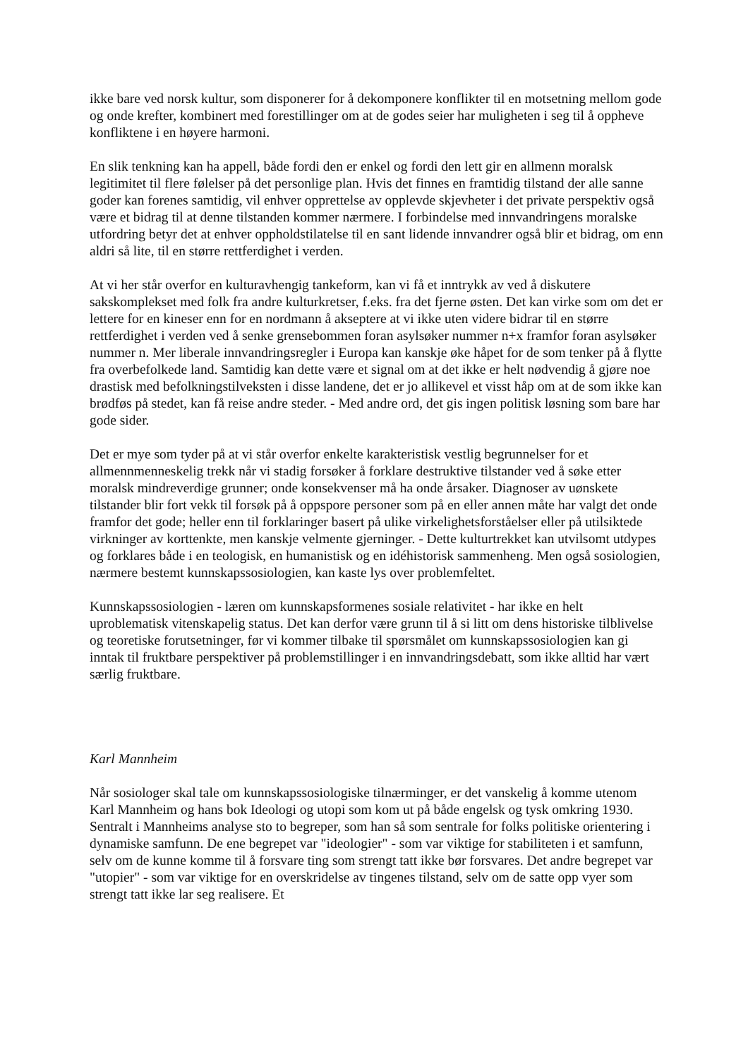ikke bare ved norsk kultur, som disponerer for å dekomponere konflikter til en motsetning mellom gode og onde krefter, kombinert med forestillinger om at de godes seier har muligheten i seg til å oppheve konfliktene i en høyere harmoni.
En slik tenkning kan ha appell, både fordi den er enkel og fordi den lett gir en allmenn moralsk legitimitet til flere følelser på det personlige plan. Hvis det finnes en framtidig tilstand der alle sanne goder kan forenes samtidig, vil enhver opprettelse av opplevde skjevheter i det private perspektiv også være et bidrag til at denne tilstanden kommer nærmere. I forbindelse med innvandringens moralske utfordring betyr det at enhver oppholdstilatelse til en sant lidende innvandrer også blir et bidrag, om enn aldri så lite, til en større rettferdighet i verden.
At vi her står overfor en kulturavhengig tankeform, kan vi få et inntrykk av ved å diskutere sakskomplekset med folk fra andre kulturkretser, f.eks. fra det fjerne østen. Det kan virke som om det er lettere for en kineser enn for en nordmann å akseptere at vi ikke uten videre bidrar til en større rettferdighet i verden ved å senke grensebommen foran asylsøker nummer n+x framfor foran asylsøker nummer n. Mer liberale innvandringsregler i Europa kan kanskje øke håpet for de som tenker på å flytte fra overbefolkede land. Samtidig kan dette være et signal om at det ikke er helt nødvendig å gjøre noe drastisk med befolkningstilveksten i disse landene, det er jo allikevel et visst håp om at de som ikke kan brødføs på stedet, kan få reise andre steder. - Med andre ord, det gis ingen politisk løsning som bare har gode sider.
Det er mye som tyder på at vi står overfor enkelte karakteristisk vestlig begrunnelser for et allmennmenneskelig trekk når vi stadig forsøker å forklare destruktive tilstander ved å søke etter moralsk mindreverdige grunner; onde konsekvenser må ha onde årsaker. Diagnoser av uønskete tilstander blir fort vekk til forsøk på å oppspore personer som på en eller annen måte har valgt det onde framfor det gode; heller enn til forklaringer basert på ulike virkelighetsforståelser eller på utilsiktede virkninger av korttenkte, men kanskje velmente gjerninger. - Dette kulturtrekket kan utvilsomt utdypes og forklares både i en teologisk, en humanistisk og en idéhistorisk sammenheng. Men også sosiologien, nærmere bestemt kunnskapssosiologien, kan kaste lys over problemfeltet.
Kunnskapssosiologien - læren om kunnskapsformenes sosiale relativitet - har ikke en helt uproblematisk vitenskapelig status. Det kan derfor være grunn til å si litt om dens historiske tilblivelse og teoretiske forutsetninger, før vi kommer tilbake til spørsmålet om kunnskapssosiologien kan gi inntak til fruktbare perspektiver på problemstillinger i en innvandringsdebatt, som ikke alltid har vært særlig fruktbare.
Karl Mannheim
Når sosiologer skal tale om kunnskapssosiologiske tilnærminger, er det vanskelig å komme utenom Karl Mannheim og hans bok Ideologi og utopi som kom ut på både engelsk og tysk omkring 1930. Sentralt i Mannheims analyse sto to begreper, som han så som sentrale for folks politiske orientering i dynamiske samfunn. De ene begrepet var "ideologier" - som var viktige for stabiliteten i et samfunn, selv om de kunne komme til å forsvare ting som strengt tatt ikke bør forsvares. Det andre begrepet var "utopier" - som var viktige for en overskridelse av tingenes tilstand, selv om de satte opp vyer som strengt tatt ikke lar seg realisere. Et